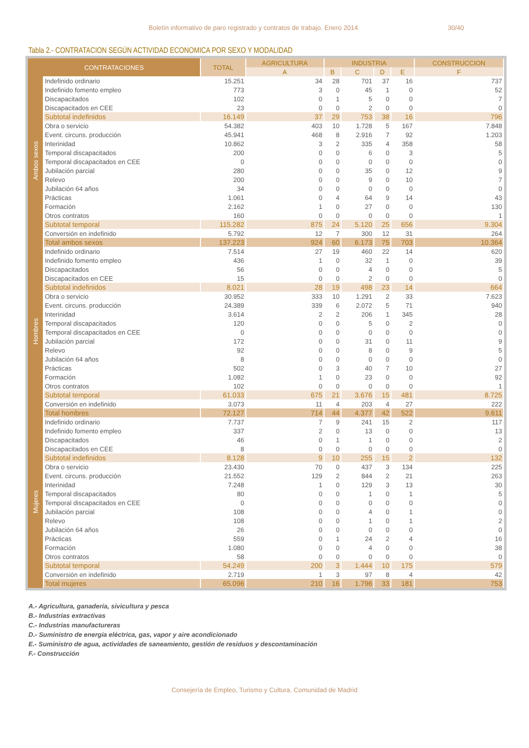Boletín informativo de paro registrado y contratos de trabajo. Enero 2014 30/40
Tabla 2.- CONTRATACION SEGÚN ACTIVIDAD ECONOMICA POR SEXO Y MODALIDAD
| CONTRATACIONES | | TOTAL | AGRICULTURA | INDUSTRIA | | | | CONSTRUCCION |
| --- | --- | --- | --- | --- | --- | --- | --- | --- |
| | | | A | B | C | D | E | F |
| Ambos sexos | Indefinido ordinario | 15.251 | 34 | 28 | 701 | 37 | 16 | 737 |
| | Indefinido fomento empleo | 773 | 3 | 0 | 45 | 1 | 0 | 52 |
| | Discapacitados | 102 | 0 | 1 | 5 | 0 | 0 | 7 |
| | Discapacitados en CEE | 23 | 0 | 0 | 2 | 0 | 0 | 0 |
| | Subtotal indefinidos | 16.149 | 37 | 29 | 753 | 38 | 16 | 796 |
| | Obra o servicio | 54.382 | 403 | 10 | 1.728 | 5 | 167 | 7.848 |
| | Event. circuns. producción | 45.941 | 468 | 8 | 2.916 | 7 | 92 | 1.203 |
| | Interinidad | 10.862 | 3 | 2 | 335 | 4 | 358 | 58 |
| | Temporal discapacitados | 200 | 0 | 0 | 6 | 0 | 3 | 5 |
| | Temporal discapacitados en CEE | 0 | 0 | 0 | 0 | 0 | 0 | 0 |
| | Jubilación parcial | 280 | 0 | 0 | 35 | 0 | 12 | 9 |
| | Relevo | 200 | 0 | 0 | 9 | 0 | 10 | 7 |
| | Jubilación 64 años | 34 | 0 | 0 | 0 | 0 | 0 | 0 |
| | Prácticas | 1.061 | 0 | 4 | 64 | 9 | 14 | 43 |
| | Formación | 2.162 | 1 | 0 | 27 | 0 | 0 | 130 |
| | Otros contratos | 160 | 0 | 0 | 0 | 0 | 0 | 1 |
| | Subtotal temporal | 115.282 | 875 | 24 | 5.120 | 25 | 656 | 9.304 |
| | Conversión en indefinido | 5.792 | 12 | 7 | 300 | 12 | 31 | 264 |
| | Total ambos sexos | 137.223 | 924 | 60 | 6.173 | 75 | 703 | 10.364 |
| Hombres | Indefinido ordinario | 7.514 | 27 | 19 | 460 | 22 | 14 | 620 |
| | Indefinido fomento empleo | 436 | 1 | 0 | 32 | 1 | 0 | 39 |
| | Discapacitados | 56 | 0 | 0 | 4 | 0 | 0 | 5 |
| | Discapacitados en CEE | 15 | 0 | 0 | 2 | 0 | 0 | 0 |
| | Subtotal indefinidos | 8.021 | 28 | 19 | 498 | 23 | 14 | 664 |
| | Obra o servicio | 30.952 | 333 | 10 | 1.291 | 2 | 33 | 7.623 |
| | Event. circuns. producción | 24.389 | 339 | 6 | 2.072 | 5 | 71 | 940 |
| | Interinidad | 3.614 | 2 | 2 | 206 | 1 | 345 | 28 |
| | Temporal discapacitados | 120 | 0 | 0 | 5 | 0 | 2 | 0 |
| | Temporal discapacitados en CEE | 0 | 0 | 0 | 0 | 0 | 0 | 0 |
| | Jubilación parcial | 172 | 0 | 0 | 31 | 0 | 11 | 9 |
| | Relevo | 92 | 0 | 0 | 8 | 0 | 9 | 5 |
| | Jubilación 64 años | 8 | 0 | 0 | 0 | 0 | 0 | 0 |
| | Prácticas | 502 | 0 | 3 | 40 | 7 | 10 | 27 |
| | Formación | 1.082 | 1 | 0 | 23 | 0 | 0 | 92 |
| | Otros contratos | 102 | 0 | 0 | 0 | 0 | 0 | 1 |
| | Subtotal temporal | 61.033 | 675 | 21 | 3.676 | 15 | 481 | 8.725 |
| | Conversión en indefinido | 3.073 | 11 | 4 | 203 | 4 | 27 | 222 |
| | Total hombres | 72.127 | 714 | 44 | 4.377 | 42 | 522 | 9.611 |
| Mujeres | Indefinido ordinario | 7.737 | 7 | 9 | 241 | 15 | 2 | 117 |
| | Indefinido fomento empleo | 337 | 2 | 0 | 13 | 0 | 0 | 13 |
| | Discapacitados | 46 | 0 | 1 | 1 | 0 | 0 | 2 |
| | Discapacitados en CEE | 8 | 0 | 0 | 0 | 0 | 0 | 0 |
| | Subtotal indefinidos | 8.128 | 9 | 10 | 255 | 15 | 2 | 132 |
| | Obra o servicio | 23.430 | 70 | 0 | 437 | 3 | 134 | 225 |
| | Event. circuns. producción | 21.552 | 129 | 2 | 844 | 2 | 21 | 263 |
| | Interinidad | 7.248 | 1 | 0 | 129 | 3 | 13 | 30 |
| | Temporal discapacitados | 80 | 0 | 0 | 1 | 0 | 1 | 5 |
| | Temporal discapacitados en CEE | 0 | 0 | 0 | 0 | 0 | 0 | 0 |
| | Jubilación parcial | 108 | 0 | 0 | 4 | 0 | 1 | 0 |
| | Relevo | 108 | 0 | 0 | 1 | 0 | 1 | 2 |
| | Jubilación 64 años | 26 | 0 | 0 | 0 | 0 | 0 | 0 |
| | Prácticas | 559 | 0 | 1 | 24 | 2 | 4 | 16 |
| | Formación | 1.080 | 0 | 0 | 4 | 0 | 0 | 38 |
| | Otros contratos | 58 | 0 | 0 | 0 | 0 | 0 | 0 |
| | Subtotal temporal | 54.249 | 200 | 3 | 1.444 | 10 | 175 | 579 |
| | Conversión en indefinido | 2.719 | 1 | 3 | 97 | 8 | 4 | 42 |
| | Total mujeres | 65.096 | 210 | 16 | 1.796 | 33 | 181 | 753 |
A.- Agricultura, ganadería, sivicultura y pesca
B.- Industrias extractivas
C.- Industrias manufactureras
D.- Suministro de energía eléctrica, gas, vapor y aire acondicionado
E.- Suministro de agua, actividades de saneamiento, gestión de residuos y descontaminación
F.- Construcción
Consejería de Empleo, Turismo y Cultura. Comunidad de Madrid